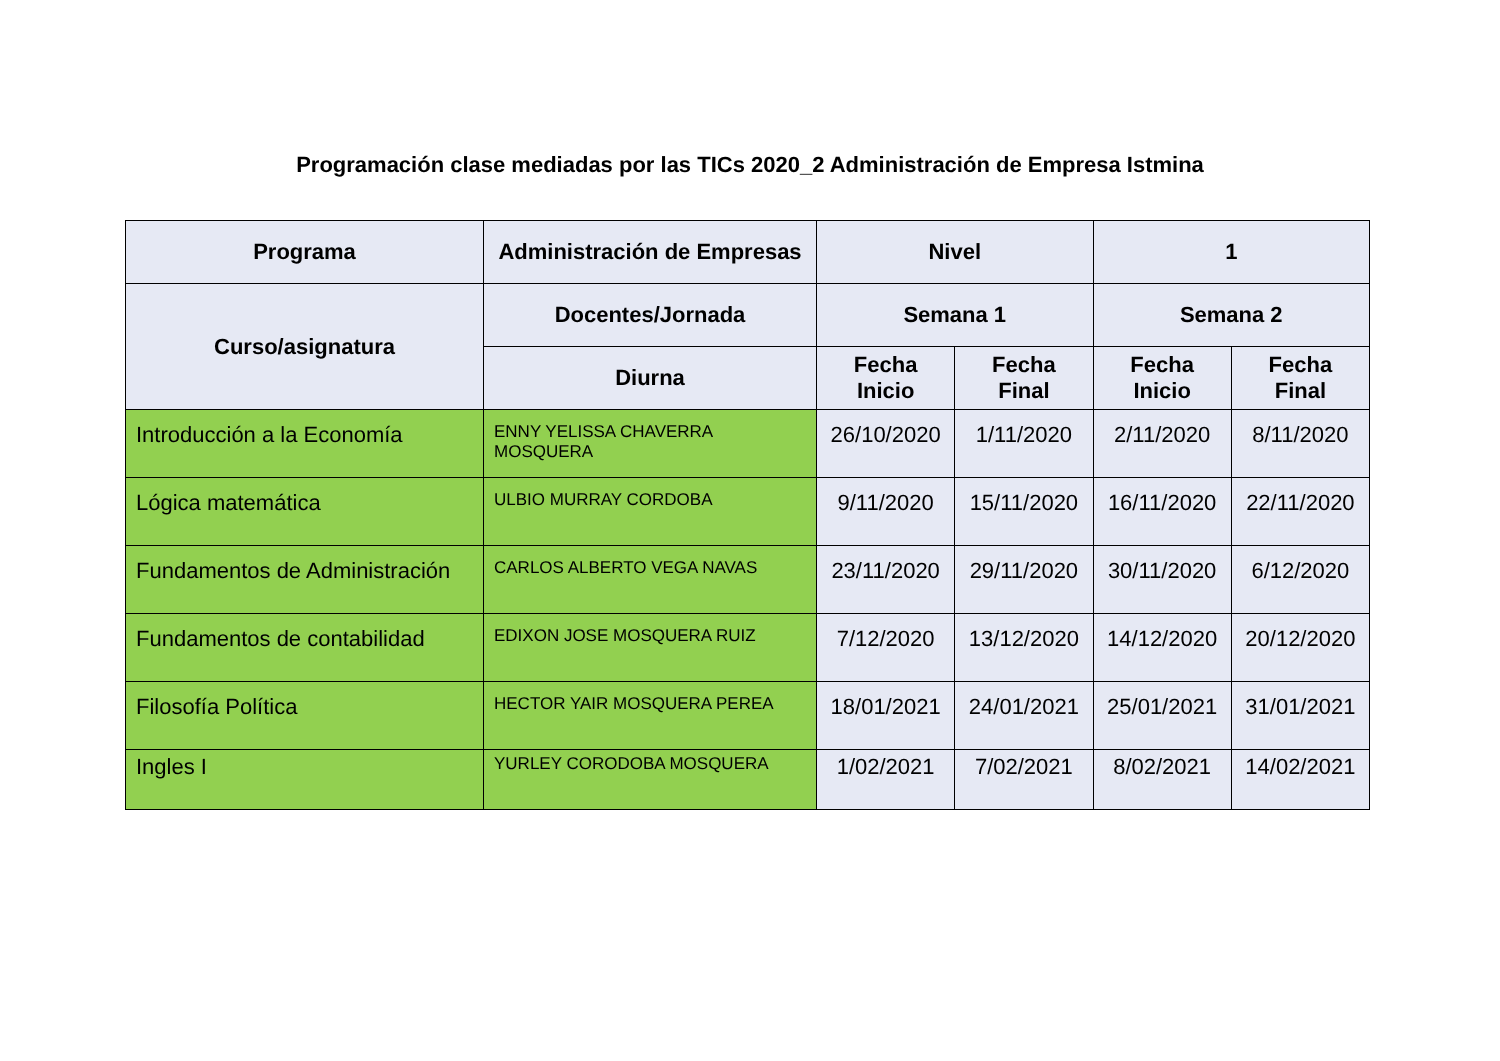Programación clase mediadas por las TICs 2020_2 Administración de Empresa Istmina
| Programa | Administración de Empresas | Nivel | | 1 | |
| --- | --- | --- | --- | --- | --- |
| Curso/asignatura | Docentes/Jornada | Semana 1 | | Semana 2 | |
| | Diurna | Fecha Inicio | Fecha Final | Fecha Inicio | Fecha Final |
| Introducción a la Economía | ENNY YELISSA CHAVERRA MOSQUERA | 26/10/2020 | 1/11/2020 | 2/11/2020 | 8/11/2020 |
| Lógica matemática | ULBIO MURRAY CORDOBA | 9/11/2020 | 15/11/2020 | 16/11/2020 | 22/11/2020 |
| Fundamentos de Administración | CARLOS ALBERTO VEGA NAVAS | 23/11/2020 | 29/11/2020 | 30/11/2020 | 6/12/2020 |
| Fundamentos de contabilidad | EDIXON JOSE MOSQUERA RUIZ | 7/12/2020 | 13/12/2020 | 14/12/2020 | 20/12/2020 |
| Filosofía Política | HECTOR YAIR MOSQUERA PEREA | 18/01/2021 | 24/01/2021 | 25/01/2021 | 31/01/2021 |
| Ingles I | YURLEY CORODOBA MOSQUERA | 1/02/2021 | 7/02/2021 | 8/02/2021 | 14/02/2021 |